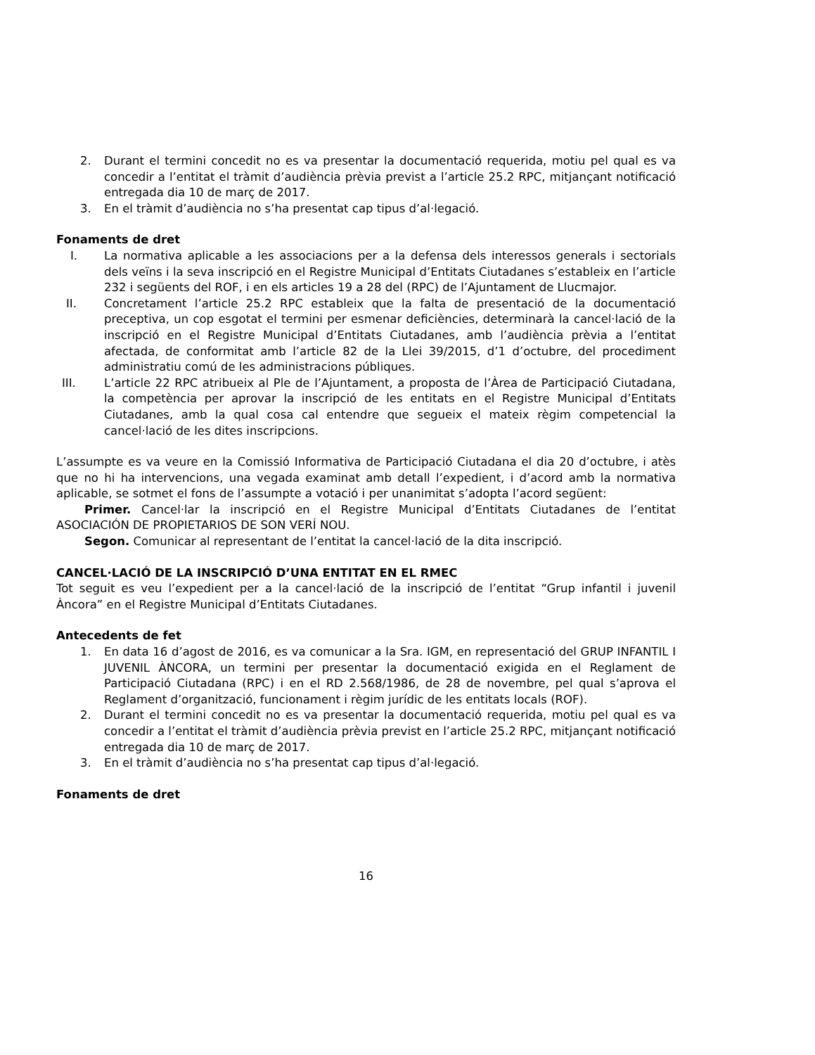2. Durant el termini concedit no es va presentar la documentació requerida, motiu pel qual es va concedir a l’entitat el tràmit d’audiència prèvia previst a l’article 25.2 RPC, mitjançant notificació entregada dia 10 de març de 2017.
3. En el tràmit d’audiència no s’ha presentat cap tipus d’al·legació.
Fonaments de dret
I. La normativa aplicable a les associacions per a la defensa dels interessos generals i sectorials dels veïns i la seva inscripció en el Registre Municipal d’Entitats Ciutadanes s’estableix en l’article 232 i següents del ROF, i en els articles 19 a 28 del (RPC) de l’Ajuntament de Llucmajor.
II. Concretament l’article 25.2 RPC estableix que la falta de presentació de la documentació preceptiva, un cop esgotat el termini per esmenar deficiències, determinarà la cancel·lació de la inscripció en el Registre Municipal d’Entitats Ciutadanes, amb l’audiència prèvia a l’entitat afectada, de conformitat amb l’article 82 de la Llei 39/2015, d’1 d’octubre, del procediment administratiu comú de les administracions públiques.
III. L’article 22 RPC atribueix al Ple de l’Ajuntament, a proposta de l’Àrea de Participació Ciutadana, la competència per aprovar la inscripció de les entitats en el Registre Municipal d’Entitats Ciutadanes, amb la qual cosa cal entendre que segueix el mateix règim competencial la cancel·lació de les dites inscripcions.
L’assumpte es va veure en la Comissió Informativa de Participació Ciutadana el dia 20 d’octubre, i atès que no hi ha intervencions, una vegada examinat amb detall l’expedient, i d’acord amb la normativa aplicable, se sotmet el fons de l’assumpte a votació i per unanimitat s’adopta l’acord següent:
Primer. Cancel·lar la inscripció en el Registre Municipal d’Entitats Ciutadanes de l’entitat ASOCIACIÓN DE PROPIETARIOS DE SON VERÍ NOU.
Segon. Comunicar al representant de l’entitat la cancel·lació de la dita inscripció.
CANCEL·LACIÓ DE LA INSCRIPCIÓ D’UNA ENTITAT EN EL RMEC
Tot seguit es veu l’expedient per a la cancel·lació de la inscripció de l’entitat “Grup infantil i juvenil Àncora” en el Registre Municipal d’Entitats Ciutadanes.
Antecedents de fet
1. En data 16 d’agost de 2016, es va comunicar a la Sra. IGM, en representació del GRUP INFANTIL I JUVENIL ÀNCORA, un termini per presentar la documentació exigida en el Reglament de Participació Ciutadana (RPC) i en el RD 2.568/1986, de 28 de novembre, pel qual s’aprova el Reglament d’organització, funcionament i règim jurídic de les entitats locals (ROF).
2. Durant el termini concedit no es va presentar la documentació requerida, motiu pel qual es va concedir a l’entitat el tràmit d’audiència prèvia previst en l’article 25.2 RPC, mitjançant notificació entregada dia 10 de març de 2017.
3. En el tràmit d’audiència no s’ha presentat cap tipus d’al·legació.
Fonaments de dret
16